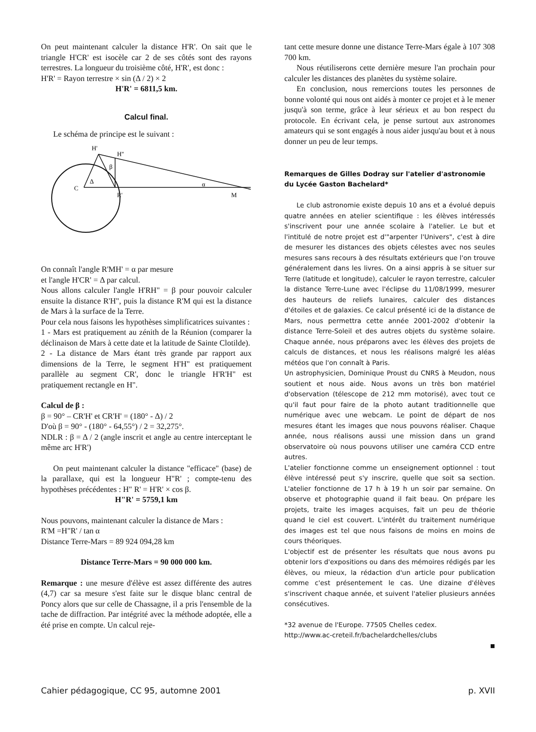On peut maintenant calculer la distance H'R'. On sait que le triangle H'CR' est isocèle car 2 de ses côtés sont des rayons terrestres. La longueur du troisième côté, H'R', est donc :
H'R' = Rayon terrestre × sin (Δ / 2) × 2
H'R' = 6811,5 km.
Calcul final.
Le schéma de principe est le suivant :
H'
H''
C
Δ
R'
M
β
α
On connaît l'angle R'MH' = α par mesure
et l'angle H'CR' = Δ par calcul.
Nous allons calculer l'angle H'RH" = β pour pouvoir calculer ensuite la distance R'H", puis la distance R'M qui est la distance de Mars à la surface de la Terre.
Pour cela nous faisons les hypothèses simplificatrices suivantes :
1 - Mars est pratiquement au zénith de la Réunion (comparer la déclinaison de Mars à cette date et la latitude de Sainte Clotilde).
2 - La distance de Mars étant très grande par rapport aux dimensions de la Terre, le segment H'H" est pratiquement parallèle au segment CR', donc le triangle H'R'H" est pratiquement rectangle en H".
Calcul de β :
β = 90° – CR'H' et CR'H' = (180° - Δ) / 2
D'où β = 90° - (180° - 64,55°) / 2 = 32,275°.
NDLR : β = Δ / 2 (angle inscrit et angle au centre interceptant le même arc H'R')
On peut maintenant calculer la distance "efficace" (base) de la parallaxe, qui est la longueur H"R' ; compte-tenu des hypothèses précédentes : H" R' = H'R' × cos β.
H"R' = 5759,1 km
Nous pouvons, maintenant calculer la distance de Mars :
R'M =H"R' / tan α
Distance Terre-Mars = 89 924 094,28 km
Distance Terre-Mars = 90 000 000 km.
Remarque : une mesure d'élève est assez différente des autres (4,7) car sa mesure s'est faite sur le disque blanc central de Poncy alors que sur celle de Chassagne, il a pris l'ensemble de la tache de diffraction. Par intégrité avec la méthode adoptée, elle a été prise en compte. Un calcul reje-
tant cette mesure donne une distance Terre-Mars égale à 107 308 700 km.
Nous réutiliserons cette dernière mesure l'an prochain pour calculer les distances des planètes du système solaire.
En conclusion, nous remercions toutes les personnes de bonne volonté qui nous ont aidés à monter ce projet et à le mener jusqu'à son terme, grâce à leur sérieux et au bon respect du protocole. En écrivant cela, je pense surtout aux astronomes amateurs qui se sont engagés à nous aider jusqu'au bout et à nous donner un peu de leur temps.
Remarques de Gilles Dodray sur l'atelier d'astronomie du Lycée Gaston Bachelard*
Le club astronomie existe depuis 10 ans et a évolué depuis quatre années en atelier scientifique : les élèves intéressés s'inscrivent pour une année scolaire à l'atelier. Le but et l'intitulé de notre projet est d'"arpenter l'Univers", c'est à dire de mesurer les distances des objets célestes avec nos seules mesures sans recours à des résultats extérieurs que l'on trouve généralement dans les livres. On a ainsi appris à se situer sur Terre (latitude et longitude), calculer le rayon terrestre, calculer la distance Terre-Lune avec l'éclipse du 11/08/1999, mesurer des hauteurs de reliefs lunaires, calculer des distances d'étoiles et de galaxies. Ce calcul présenté ici de la distance de Mars, nous permettra cette année 2001-2002 d'obtenir la distance Terre-Soleil et des autres objets du système solaire. Chaque année, nous préparons avec les élèves des projets de calculs de distances, et nous les réalisons malgré les aléas météos que l'on connaît à Paris.
Un astrophysicien, Dominique Proust du CNRS à Meudon, nous soutient et nous aide. Nous avons un très bon matériel d'observation (télescope de 212 mm motorisé), avec tout ce qu'il faut pour faire de la photo autant traditionnelle que numérique avec une webcam. Le point de départ de nos mesures étant les images que nous pouvons réaliser. Chaque année, nous réalisons aussi une mission dans un grand observatoire où nous pouvons utiliser une caméra CCD entre autres.
L'atelier fonctionne comme un enseignement optionnel : tout élève intéressé peut s'y inscrire, quelle que soit sa section. L'atelier fonctionne de 17 h à 19 h un soir par semaine. On observe et photographie quand il fait beau. On prépare les projets, traite les images acquises, fait un peu de théorie quand le ciel est couvert. L'intérêt du traitement numérique des images est tel que nous faisons de moins en moins de cours théoriques.
L'objectif est de présenter les résultats que nous avons pu obtenir lors d'expositions ou dans des mémoires rédigés par les élèves, ou mieux, la rédaction d'un article pour publication comme c'est présentement le cas. Une dizaine d'élèves s'inscrivent chaque année, et suivent l'atelier plusieurs années consécutives.
*32 avenue de l'Europe. 77505 Chelles cedex.
http://www.ac-creteil.fr/bachelardchelles/clubs
■
Cahier pédagogique, CC 95, automne 2001 p. XVII